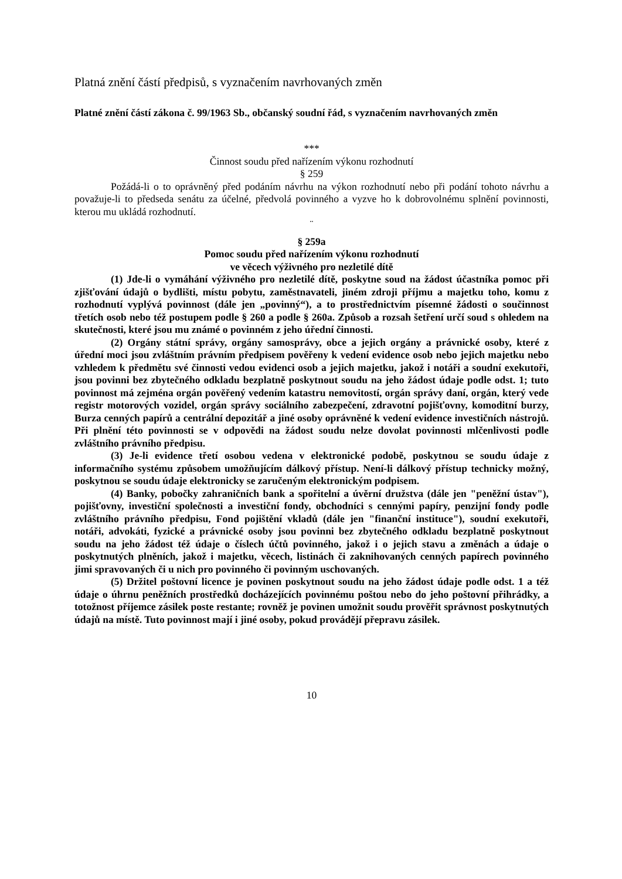Platná znění částí předpisů, s vyznačením navrhovaných změn
Platné znění částí zákona č. 99/1963 Sb., občanský soudní řád, s vyznačením navrhovaných změn
***
Činnost soudu před nařízením výkonu rozhodnutí
§ 259
Požádá-li o to oprávněný před podáním návrhu na výkon rozhodnutí nebo při podání tohoto návrhu a považuje-li to předseda senátu za účelné, předvolá povinného a vyzve ho k dobrovolnému splnění povinnosti, kterou mu ukládá rozhodnutí.
¨
§ 259a
Pomoc soudu před nařízením výkonu rozhodnutí
ve věcech výživného pro nezletilé dítě
(1) Jde-li o vymáhání výživného pro nezletilé dítě, poskytne soud na žádost účastníka pomoc při zjišťování údajů o bydlišti, místu pobytu, zaměstnavateli, jiném zdroji příjmu a majetku toho, komu z rozhodnutí vyplývá povinnost (dále jen „povinný“), a to prostřednictvím písemné žádosti o součinnost třetích osob nebo též postupem podle § 260 a podle § 260a. Způsob a rozsah šetření určí soud s ohledem na skutečnosti, které jsou mu známé o povinném z jeho úřední činnosti.
(2) Orgány státní správy, orgány samosprávy, obce a jejich orgány a právnické osoby, které z úřední moci jsou zvláštním právním předpisem pověřeny k vedení evidence osob nebo jejich majetku nebo vzhledem k předmětu své činnosti vedou evidenci osob a jejich majetku, jakož i notáři a soudní exekutoři, jsou povinni bez zbytečného odkladu bezplatně poskytnout soudu na jeho žádost údaje podle odst. 1; tuto povinnost má zejména orgán pověřený vedením katastru nemovitostí, orgán správy daní, orgán, který vede registr motorových vozidel, orgán správy sociálního zabezpečení, zdravotní pojišťovny, komoditní burzy, Burza cenných papírů a centrální depozitář a jiné osoby oprávněné k vedení evidence investičních nástrojů. Při plnění této povinnosti se v odpovědi na žádost soudu nelze dovolat povinnosti mlčenlivosti podle zvláštního právního předpisu.
(3) Je-li evidence třetí osobou vedena v elektronické podobě, poskytnou se soudu údaje z informačního systému způsobem umožňujícím dálkový přístup. Není-li dálkový přístup technicky možný, poskytnou se soudu údaje elektronicky se zaručeným elektronickým podpisem.
(4) Banky, pobočky zahraničních bank a spořitelní a úvěrní družstva (dále jen "peněžní ústav"), pojišťovny, investiční společnosti a investiční fondy, obchodníci s cennými papíry, penzijní fondy podle zvláštního právního předpisu, Fond pojištění vkladů (dále jen "finanční instituce"), soudní exekutoři, notáři, advokáti, fyzické a právnické osoby jsou povinni bez zbytečného odkladu bezplatně poskytnout soudu na jeho žádost též údaje o číslech účtů povinného, jakož i o jejich stavu a změnách a údaje o poskytnutých plněních, jakož i majetku, věcech, listinách či zaknihovaných cenných papírech povinného jimi spravovaných či u nich pro povinného či povinným uschovaných.
(5) Držitel poštovní licence je povinen poskytnout soudu na jeho žádost údaje podle odst. 1 a též údaje o úhrnu peněžních prostředků docházejících povinnému poštou nebo do jeho poštovní přihrádky, a totožnost příjemce zásilek poste restante; rovněž je povinen umožnit soudu prověřit správnost poskytnutých údajů na místě. Tuto povinnost mají i jiné osoby, pokud provádějí přepravu zásilek.
10